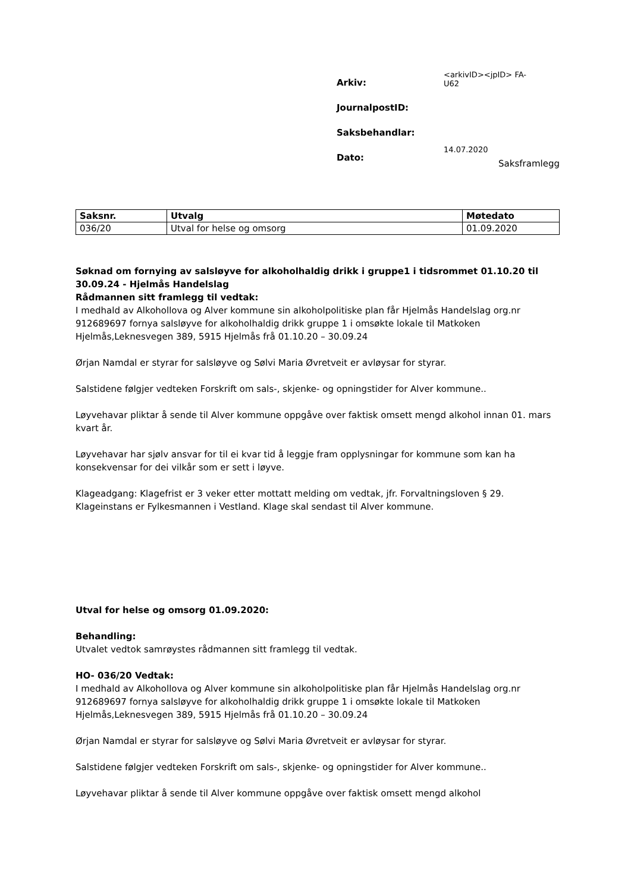| Arkiv: | <arkivID><jpID> FA-U62 |
| JournalpostID: | |
| Saksbehandlar: | |
| Dato: | 14.07.2020 |
Saksframlegg
| Saksnr. | Utvalg | Møtedato |
| --- | --- | --- |
| 036/20 | Utval for helse og omsorg | 01.09.2020 |
Søknad om fornying av salsløyve for alkoholhaldig drikk i gruppe1 i tidsrommet 01.10.20 til 30.09.24 - Hjelmås Handelslag
Rådmannen sitt framlegg til vedtak:
I medhald av Alkohollova og Alver kommune sin alkoholpolitiske plan får Hjelmås Handelslag org.nr 912689697 fornya salsløyve for alkoholhaldig drikk gruppe 1 i omsøkte lokale til Matkoken Hjelmås,Leknesvegen 389, 5915 Hjelmås frå 01.10.20 – 30.09.24
Ørjan Namdal er styrar for salsløyve og Sølvi Maria Øvretveit er avløysar for styrar.
Salstidene følgjer vedteken Forskrift om sals-, skjenke- og opningstider for Alver kommune..
Løyvehavar pliktar å sende til Alver kommune oppgåve over faktisk omsett mengd alkohol innan 01. mars kvart år.
Løyvehavar har sjølv ansvar for til ei kvar tid å leggje fram opplysningar for kommune som kan ha konsekvensar for dei vilkår som er sett i løyve.
Klageadgang: Klagefrist er 3 veker etter mottatt melding om vedtak, jfr. Forvaltningsloven § 29. Klageinstans er Fylkesmannen i Vestland. Klage skal sendast til Alver kommune.
Utval for helse og omsorg 01.09.2020:
Behandling:
Utvalet vedtok samrøystes rådmannen sitt framlegg til vedtak.
HO- 036/20 Vedtak:
I medhald av Alkohollova og Alver kommune sin alkoholpolitiske plan får Hjelmås Handelslag org.nr 912689697 fornya salsløyve for alkoholhaldig drikk gruppe 1 i omsøkte lokale til Matkoken Hjelmås,Leknesvegen 389, 5915 Hjelmås frå 01.10.20 – 30.09.24
Ørjan Namdal er styrar for salsløyve og Sølvi Maria Øvretveit er avløysar for styrar.
Salstidene følgjer vedteken Forskrift om sals-, skjenke- og opningstider for Alver kommune..
Løyvehavar pliktar å sende til Alver kommune oppgåve over faktisk omsett mengd alkohol